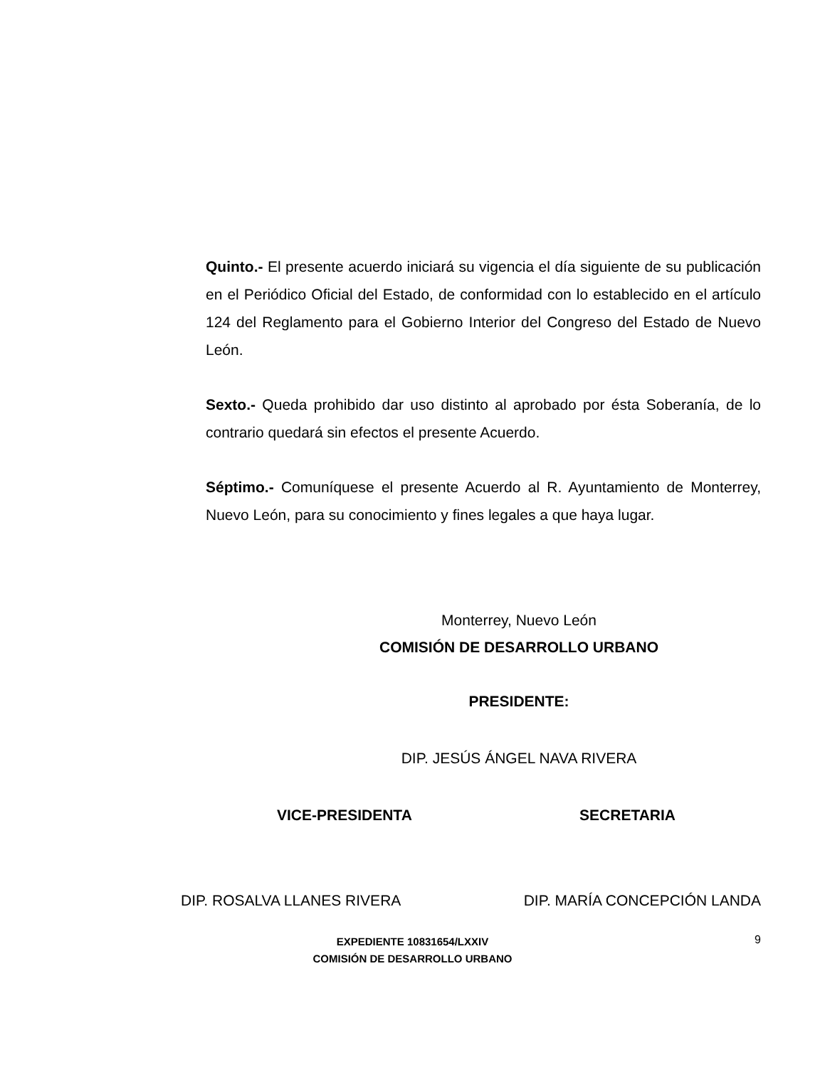Quinto.- El presente acuerdo iniciará su vigencia el día siguiente de su publicación en el Periódico Oficial del Estado, de conformidad con lo establecido en el artículo 124 del Reglamento para el Gobierno Interior del Congreso del Estado de Nuevo León.
Sexto.- Queda prohibido dar uso distinto al aprobado por ésta Soberanía, de lo contrario quedará sin efectos el presente Acuerdo.
Séptimo.- Comuníquese el presente Acuerdo al R. Ayuntamiento de Monterrey, Nuevo León, para su conocimiento y fines legales a que haya lugar.
Monterrey, Nuevo León
COMISIÓN DE DESARROLLO URBANO
PRESIDENTE:
DIP. JESÚS ÁNGEL NAVA RIVERA
VICE-PRESIDENTA SECRETARIA
DIP. ROSALVA LLANES RIVERA DIP. MARÍA CONCEPCIÓN LANDA
EXPEDIENTE 10831654/LXXIV
COMISIÓN DE DESARROLLO URBANO
9